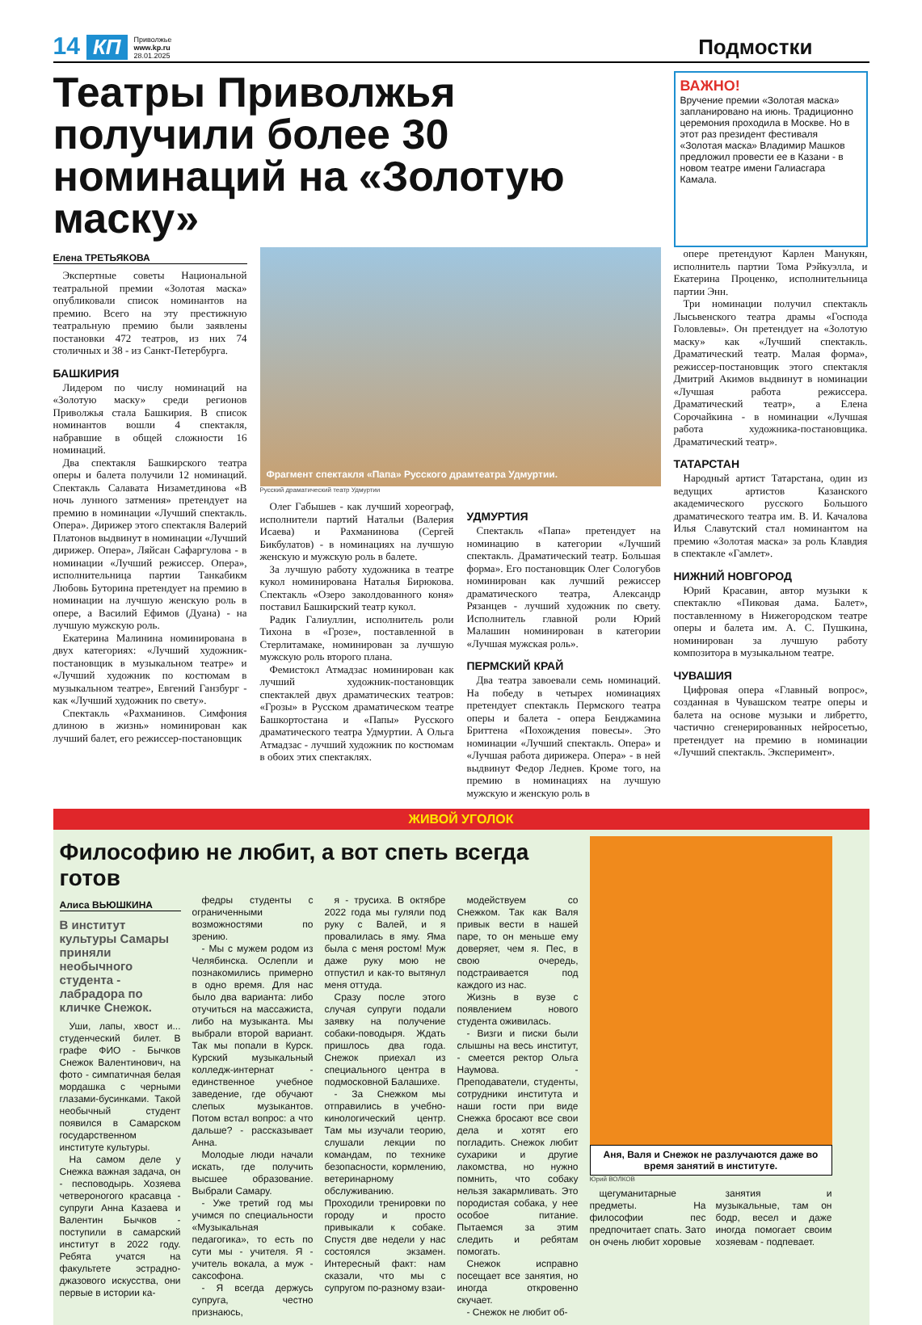14 КП
Приволжье
www.kp.ru
28.01.2025
Подмостки
Театры Приволжья получили более 30 номинаций на «Золотую маску»
ВАЖНО!
Вручение премии «Золотая маска» запланировано на июнь. Традиционно церемония проходила в Москве. Но в этот раз президент фестиваля «Золотая маска» Владимир Машков предложил провести ее в Казани - в новом театре имени Галиасгара Камала.
Елена ТРЕТЬЯКОВА
Экспертные советы Национальной театральной премии «Золотая маска» опубликовали список номинантов на премию. Всего на эту престижную театральную премию были заявлены постановки 472 театров, из них 74 столичных и 38 - из Санкт-Петербурга.
БАШКИРИЯ
Лидером по числу номинаций на «Золотую маску» среди регионов Приволжья стала Башкирия. В список номинантов вошли 4 спектакля, набравшие в общей сложности 16 номинаций.
Два спектакля Башкирского театра оперы и балета получили 12 номинаций. Спектакль Салавата Низаметдинова «В ночь лунного затмения» претендует на премию в номинации «Лучший спектакль. Опера». Дирижер этого спектакля Валерий Платонов выдвинут в номинации «Лучший дирижер. Опера», Ляйсан Сафаргулова - в номинации «Лучший режиссер. Опера», исполнительница партии Танкабикм Любовь Буторина претендует на премию в номинации на лучшую женскую роль в опере, а Василий Ефимов (Дуана) - на лучшую мужскую роль.
Екатерина Малинина номинирована в двух категориях: «Лучший художник-постановщик в музыкальном театре» и «Лучший художник по костюмам в музыкальном театре», Евгений Ганзбург - как «Лучший художник по свету».
Спектакль «Рахманинов. Симфония длиною в жизнь» номинирован как лучший балет, его режиссер-постановщик
Фрагмент спектакля «Папа» Русского драмтеатра Удмуртии.
Русский драматический театр Удмуртии
Олег Габышев - как лучший хореограф, исполнители партий Натальи (Валерия Исаева) и Рахманинова (Сергей Бикбулатов) - в номинациях на лучшую женскую и мужскую роль в балете.
За лучшую работу художника в театре кукол номинирована Наталья Бирюкова. Спектакль «Озеро заколдованного коня» поставил Башкирский театр кукол.
Радик Галиуллин, исполнитель роли Тихона в «Грозе», поставленной в Стерлитамаке, номинирован за лучшую мужскую роль второго плана.
Фемистокл Атмадзас номинирован как лучший художник-постановщик спектаклей двух драматических театров: «Грозы» в Русском драматическом театре Башкортостана и «Папы» Русского драматического театра Удмуртии. А Ольга Атмадзас - лучший художник по костюмам в обоих этих спектаклях.
УДМУРТИЯ
Спектакль «Папа» претендует на номинацию в категории «Лучший спектакль. Драматический театр. Большая форма». Его постановщик Олег Сологубов номинирован как лучший режиссер драматического театра, Александр Рязанцев - лучший художник по свету. Исполнитель главной роли Юрий Малашин номинирован в категории «Лучшая мужская роль».
ПЕРМСКИЙ КРАЙ
Два театра завоевали семь номинаций. На победу в четырех номинациях претендует спектакль Пермского театра оперы и балета - опера Бенджамина Бриттена «Похождения повесы». Это номинации «Лучший спектакль. Опера» и «Лучшая работа дирижера. Опера» - в ней выдвинут Федор Леднев. Кроме того, на премию в номинациях на лучшую мужскую и женскую роль в
опере претендуют Карлен Манукян, исполнитель партии Тома Рэйкуэлла, и Екатерина Проценко, исполнительница партии Энн.
Три номинации получил спектакль Лысьвенского театра драмы «Господа Головлевы». Он претендует на «Золотую маску» как «Лучший спектакль. Драматический театр. Малая форма», режиссер-постановщик этого спектакля Дмитрий Акимов выдвинут в номинации «Лучшая работа режиссера. Драматический театр», а Елена Сорочайкина - в номинации «Лучшая работа художника-постановщика. Драматический театр».
ТАТАРСТАН
Народный артист Татарстана, один из ведущих артистов Казанского академического русского Большого драматического театра им. В. И. Качалова Илья Славутский стал номинантом на премию «Золотая маска» за роль Клавдия в спектакле «Гамлет».
НИЖНИЙ НОВГОРОД
Юрий Красавин, автор музыки к спектаклю «Пиковая дама. Балет», поставленному в Нижегородском театре оперы и балета им. А. С. Пушкина, номинирован за лучшую работу композитора в музыкальном театре.
ЧУВАШИЯ
Цифровая опера «Главный вопрос», созданная в Чувашском театре оперы и балета на основе музыки и либретто, частично сгенерированных нейросетью, претендует на премию в номинации «Лучший спектакль. Эксперимент».
ЖИВОЙ УГОЛОК
Философию не любит, а вот спеть всегда готов
Алиса ВЬЮШКИНА
В институт культуры Самары приняли необычного студента - лабрадора по кличке Снежок.
Уши, лапы, хвост и... студенческий билет. В графе ФИО - Бычков Снежок Валентинович, на фото - симпатичная белая мордашка с черными глазами-бусинками. Такой необычный студент появился в Самарском государственном институте культуры.
На самом деле у Снежка важная задача, он - песповодырь. Хозяева четвероногого красавца - супруги Анна Казаева и Валентин Бычков - поступили в самарский институт в 2022 году. Ребята учатся на факультете эстрадно-джазового искусства, они первые в истории ка-
федры студенты с ограниченными возможностями по зрению.
- Мы с мужем родом из Челябинска. Ослепли и познакомились примерно в одно время. Для нас было два варианта: либо отучиться на массажиста, либо на музыканта. Мы выбрали второй вариант. Так мы попали в Курск. Курский музыкальный колледж-интернат - единственное учебное заведение, где обучают слепых музыкантов. Потом встал вопрос: а что дальше? - рассказывает Анна.
Молодые люди начали искать, где получить высшее образование. Выбрали Самару.
- Уже третий год мы учимся по специальности «Музыкальная педагогика», то есть по сути мы - учителя. Я - учитель вокала, а муж - саксофона.
- Я всегда держусь супруга, честно признаюсь,
я - трусиха. В октябре 2022 года мы гуляли под руку с Валей, и я провалилась в яму. Яма была с меня ростом! Муж даже руку мою не отпустил и как-то вытянул меня оттуда.
Сразу после этого случая супруги подали заявку на получение собаки-поводыря. Ждать пришлось два года. Снежок приехал из специального центра в подмосковной Балашихе.
- За Снежком мы отправились в учебно-кинологический центр. Там мы изучали теорию, слушали лекции по командам, по технике безопасности, кормлению, ветеринарному обслуживанию. Проходили тренировки по городу и просто привыкали к собаке. Спустя две недели у нас состоялся экзамен. Интересный факт: нам сказали, что мы с супругом по-разному взаи-
модействуем со Снежком. Так как Валя привык вести в нашей паре, то он меньше ему доверяет, чем я. Пес, в свою очередь, подстраивается под каждого из нас.
Жизнь в вузе с появлением нового студента оживилась.
- Визги и писки были слышны на весь институт, - смеется ректор Ольга Наумова. - Преподаватели, студенты, сотрудники института и наши гости при виде Снежка бросают все свои дела и хотят его погладить. Снежок любит сухарики и другие лакомства, но нужно помнить, что собаку нельзя закармливать. Это породистая собака, у нее особое питание. Пытаемся за этим следить и ребятам помогать.
Снежок исправно посещает все занятия, но иногда откровенно скучает.
- Снежок не любит об-
Аня, Валя и Снежок не разлучаются даже во время занятий в институте.
Юрий ВОЛКОВ
щегуманитарные предметы. На философии пес предпочитает спать. Зато он очень любит хоровые
занятия и музыкальные, там он бодр, весел и даже иногда помогает своим хозяевам - подпевает.